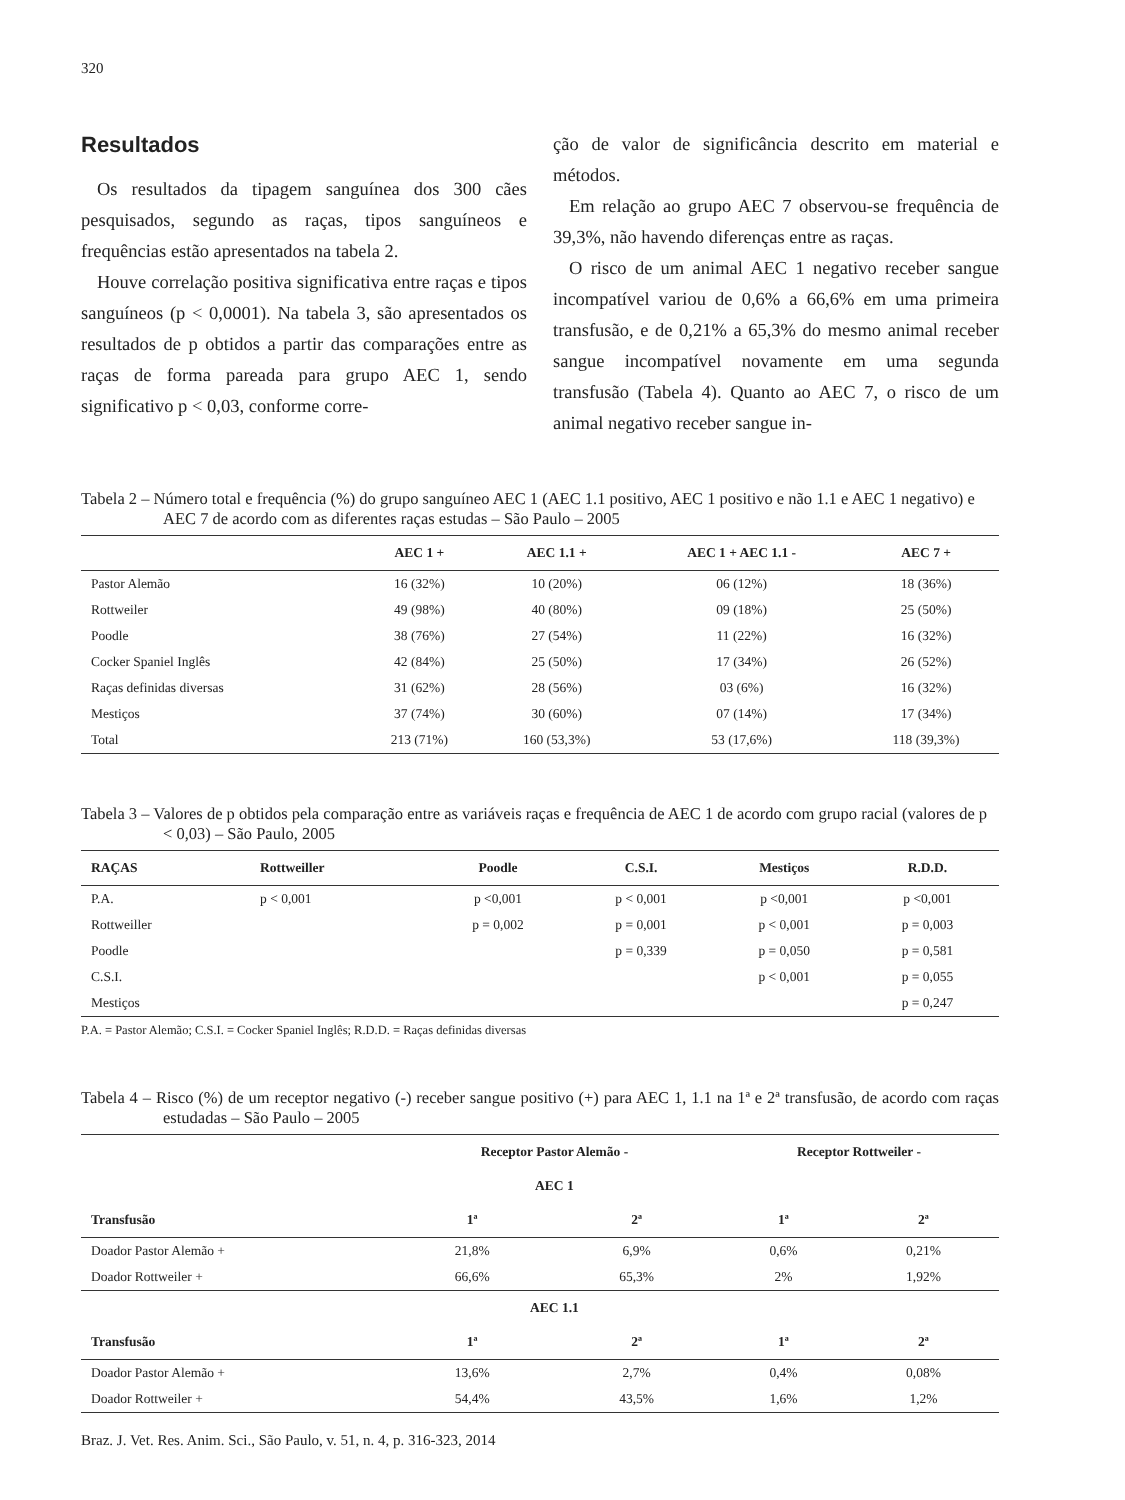320
Resultados
Os resultados da tipagem sanguínea dos 300 cães pesquisados, segundo as raças, tipos sanguíneos e frequências estão apresentados na tabela 2.
Houve correlação positiva significativa entre raças e tipos sanguíneos (p < 0,0001). Na tabela 3, são apresentados os resultados de p obtidos a partir das comparações entre as raças de forma pareada para grupo AEC 1, sendo significativo p < 0,03, conforme corre-
ção de valor de significância descrito em material e métodos.
Em relação ao grupo AEC 7 observou-se frequência de 39,3%, não havendo diferenças entre as raças.
O risco de um animal AEC 1 negativo receber sangue incompatível variou de 0,6% a 66,6% em uma primeira transfusão, e de 0,21% a 65,3% do mesmo animal receber sangue incompatível novamente em uma segunda transfusão (Tabela 4). Quanto ao AEC 7, o risco de um animal negativo receber sangue in-
Tabela 2 – Número total e frequência (%) do grupo sanguíneo AEC 1 (AEC 1.1 positivo, AEC 1 positivo e não 1.1 e AEC 1 negativo) e AEC 7 de acordo com as diferentes raças estudas – São Paulo – 2005
| | AEC 1 + | AEC 1.1 + | AEC 1 + AEC 1.1 - | AEC 7 + |
| --- | --- | --- | --- | --- |
| Pastor Alemão | 16 (32%) | 10 (20%) | 06 (12%) | 18 (36%) |
| Rottweiler | 49 (98%) | 40 (80%) | 09 (18%) | 25 (50%) |
| Poodle | 38 (76%) | 27 (54%) | 11 (22%) | 16 (32%) |
| Cocker Spaniel Inglês | 42 (84%) | 25 (50%) | 17 (34%) | 26 (52%) |
| Raças definidas diversas | 31 (62%) | 28 (56%) | 03 (6%) | 16 (32%) |
| Mestiços | 37 (74%) | 30 (60%) | 07 (14%) | 17 (34%) |
| Total | 213 (71%) | 160 (53,3%) | 53 (17,6%) | 118 (39,3%) |
Tabela 3 – Valores de p obtidos pela comparação entre as variáveis raças e frequência de AEC 1 de acordo com grupo racial (valores de p < 0,03) – São Paulo, 2005
| RAÇAS | Rottweiller | Poodle | C.S.I. | Mestiços | R.D.D. |
| --- | --- | --- | --- | --- | --- |
| P.A. | p < 0,001 | p <0,001 | p < 0,001 | p <0,001 | p <0,001 |
| Rottweiller | | p = 0,002 | p = 0,001 | p < 0,001 | p = 0,003 |
| Poodle | | | p = 0,339 | p = 0,050 | p = 0,581 |
| C.S.I. | | | | p < 0,001 | p = 0,055 |
| Mestiços | | | | | p = 0,247 |
P.A. = Pastor Alemão; C.S.I. = Cocker Spaniel Inglês; R.D.D. = Raças definidas diversas
Tabela 4 – Risco (%) de um receptor negativo (-) receber sangue positivo (+) para AEC 1, 1.1 na 1ª e 2ª transfusão, de acordo com raças estudadas – São Paulo – 2005
| | Receptor Pastor Alemão - | | Receptor Rottweiler - | |
| --- | --- | --- | --- | --- |
| | AEC 1 | | | |
| Transfusão | 1ª | 2ª | 1ª | 2ª |
| Doador Pastor Alemão + | 21,8% | 6,9% | 0,6% | 0,21% |
| Doador Rottweiler + | 66,6% | 65,3% | 2% | 1,92% |
| | AEC 1.1 | | | |
| Transfusão | 1ª | 2ª | 1ª | 2ª |
| Doador Pastor Alemão + | 13,6% | 2,7% | 0,4% | 0,08% |
| Doador Rottweiler + | 54,4% | 43,5% | 1,6% | 1,2% |
Braz. J. Vet. Res. Anim. Sci., São Paulo, v. 51, n. 4, p. 316-323, 2014